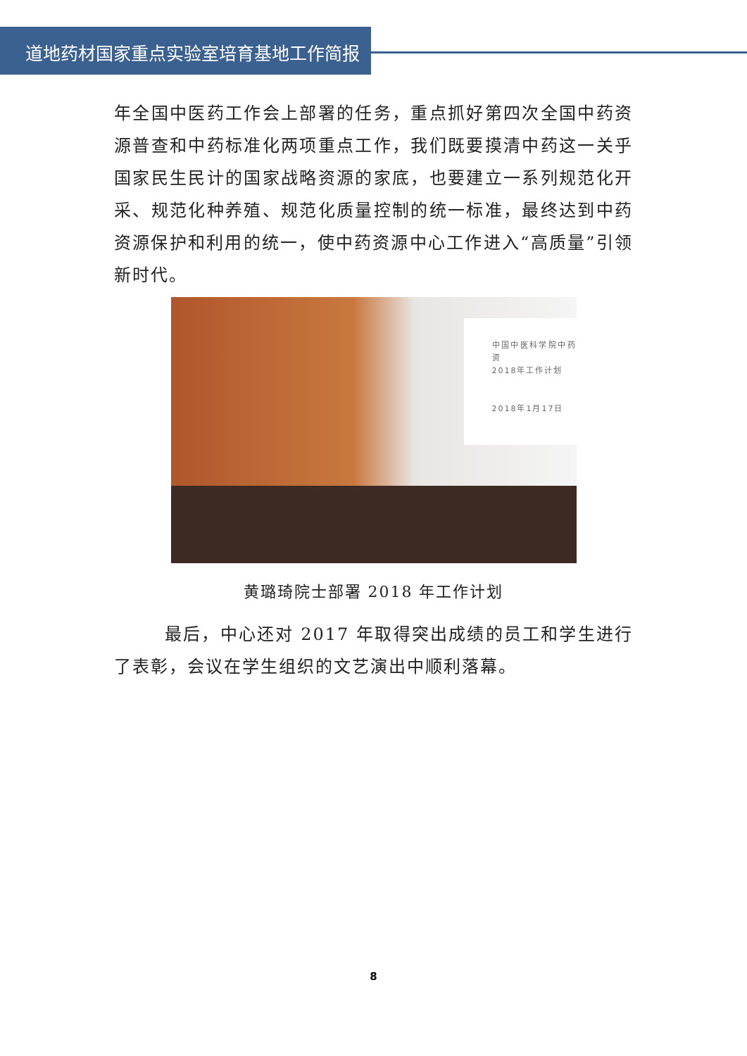道地药材国家重点实验室培育基地工作简报
年全国中医药工作会上部署的任务，重点抓好第四次全国中药资源普查和中药标准化两项重点工作，我们既要摸清中药这一关乎国家民生民计的国家战略资源的家底，也要建立一系列规范化开采、规范化种养殖、规范化质量控制的统一标准，最终达到中药资源保护和利用的统一，使中药资源中心工作进入“高质量”引领新时代。
中国中医科学院中药资
2018年工作计划
2018年1月17日
黄璐琦院士部署 2018 年工作计划
最后，中心还对 2017 年取得突出成绩的员工和学生进行了表彰，会议在学生组织的文艺演出中顺利落幕。
8